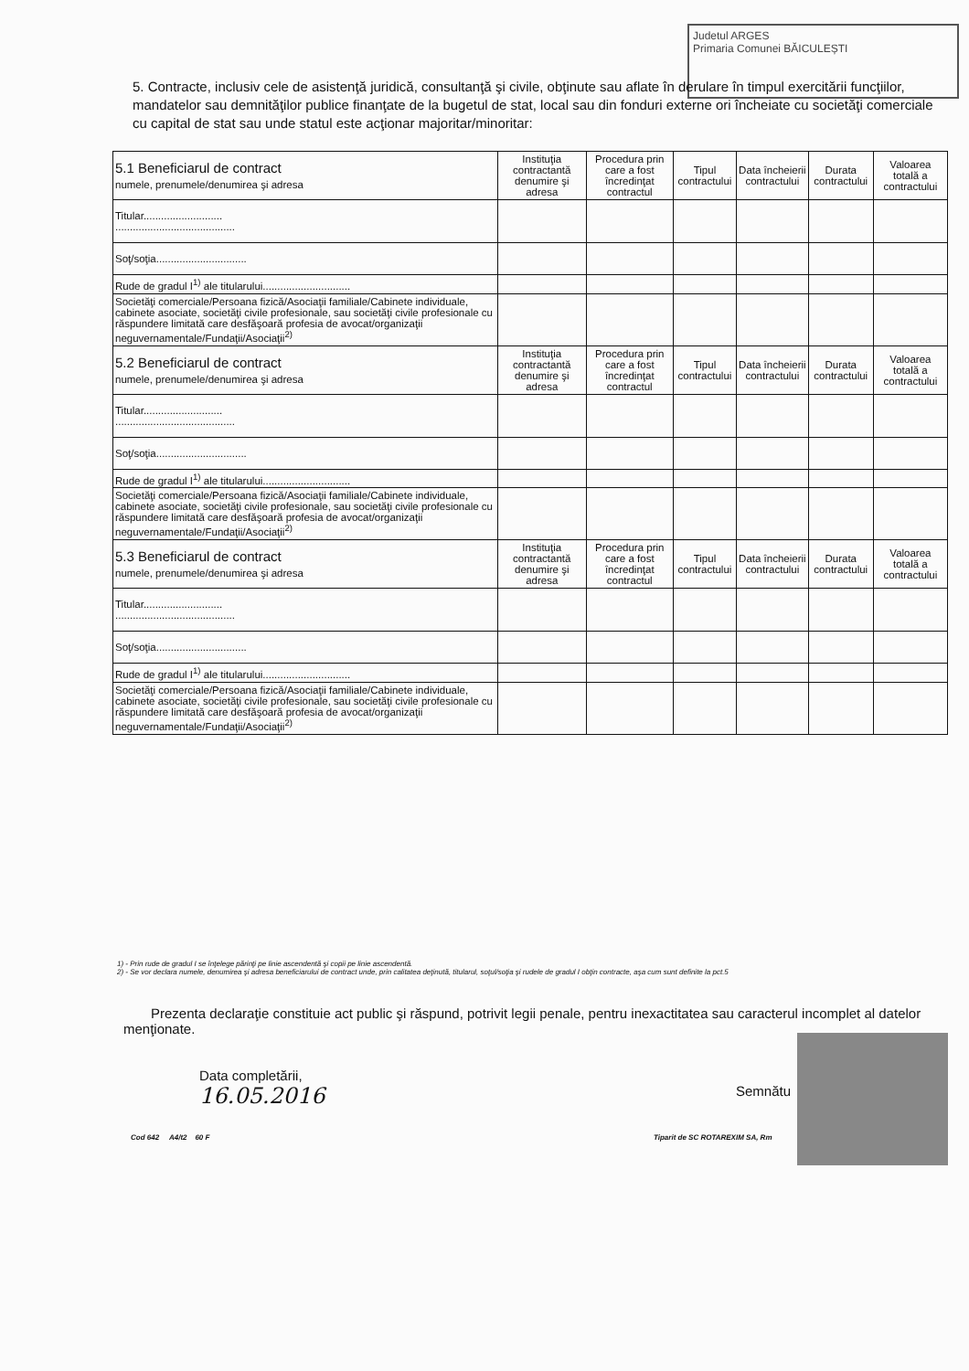Judetul ARGES
Primaria Comunei BĂICULEȘTI
5. Contracte, inclusiv cele de asistenţă juridică, consultanţă şi civile, obţinute sau aflate în derulare în timpul exercitării funcţiilor, mandatelor sau demnităţilor publice finanţate de la bugetul de stat, local sau din fonduri externe ori încheiate cu societăţi comerciale cu capital de stat sau unde statul este acţionar majoritar/minoritar:
| 5.1 Beneficiarul de contract numele, prenumele/denumirea şi adresa | Instituţia contractantă denumire şi adresa | Procedura prin care a fost încredinţat contractul | Tipul contractului | Data încheierii contractului | Durata contractului | Valoarea totală a contractului |
| --- | --- | --- | --- | --- | --- | --- |
| Titular........................... ......................................... | | | | | | |
| Soţ/soţia............................... | | | | | | |
| Rude de gradul I<sup>1)</sup> ale titularului.............................. | | | | | | |
| Societăţi comerciale/Persoana fizică/Asociaţii familiale/Cabinete individuale, cabinete asociate, societăţi civile profesionale, sau societăţi civile profesionale cu răspundere limitată care desfăşoară profesia de avocat/organizaţii neguvernamentale/Fundaţii/Asociaţii<sup>2)</sup> | | | | | | |
| 5.2 Beneficiarul de contract numele, prenumele/denumirea şi adresa | Instituţia contractantă denumire şi adresa | Procedura prin care a fost încredinţat contractul | Tipul contractului | Data încheierii contractului | Durata contractului | Valoarea totală a contractului |
| Titular........................... ......................................... | | | | | | |
| Soţ/soţia............................... | | | | | | |
| Rude de gradul I<sup>1)</sup> ale titularului.............................. | | | | | | |
| Societăţi comerciale/Persoana fizică/Asociaţii familiale/Cabinete individuale, cabinete asociate, societăţi civile profesionale, sau societăţi civile profesionale cu răspundere limitată care desfăşoară profesia de avocat/organizaţii neguvernamentale/Fundaţii/Asociaţii<sup>2)</sup> | | | | | | |
| 5.3 Beneficiarul de contract numele, prenumele/denumirea şi adresa | Instituţia contractantă denumire şi adresa | Procedura prin care a fost încredinţat contractul | Tipul contractului | Data încheierii contractului | Durata contractului | Valoarea totală a contractului |
| Titular........................... ......................................... | | | | | | |
| Soţ/soţia............................... | | | | | | |
| Rude de gradul I<sup>1)</sup> ale titularului.............................. | | | | | | |
| Societăţi comerciale/Persoana fizică/Asociaţii familiale/Cabinete individuale, cabinete asociate, societăţi civile profesionale, sau societăţi civile profesionale cu răspundere limitată care desfăşoară profesia de avocat/organizaţii neguvernamentale/Fundaţii/Asociaţii<sup>2)</sup> | | | | | | |
1) - Prin rude de gradul I se înţelege părinţi pe linie ascendentă şi copii pe linie ascendentă.
2) - Se vor declara numele, denumirea şi adresa beneficiarului de contract unde, prin calitatea deţinută, titularul, soţul/soţia şi rudele de gradul I obţin contracte, aşa cum sunt definite la pct.5
Prezenta declaraţie constituie act public şi răspund, potrivit legii penale, pentru inexactitatea sau caracterul incomplet al datelor menţionate.
Data completării,
16.05.2016
Semnătu
Cod 642 A4/t2 60 F Tiparit de SC ROTAREXIM SA, Rm